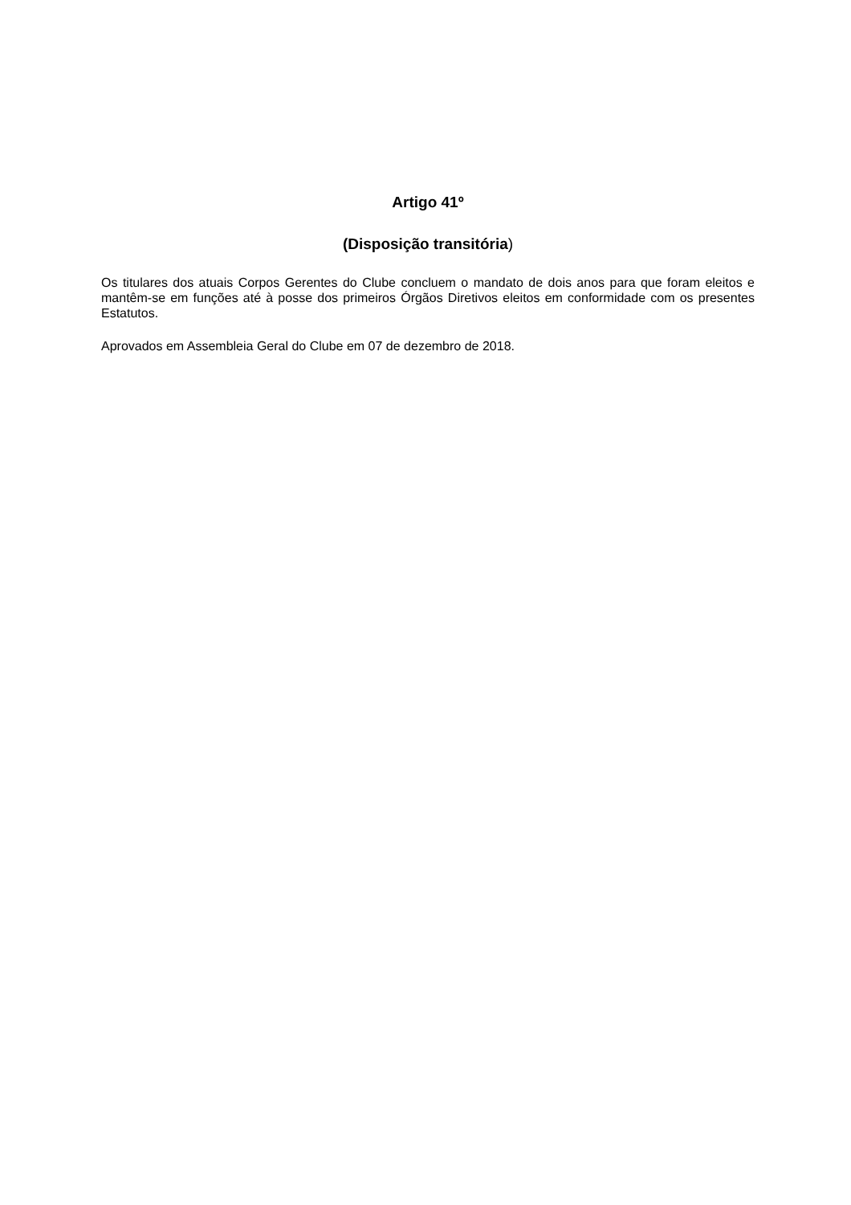Artigo 41º
(Disposição transitória)
Os titulares dos atuais Corpos Gerentes do Clube concluem o mandato de dois anos para que foram eleitos e mantêm-se em funções até à posse dos primeiros Órgãos Diretivos eleitos em conformidade com os presentes Estatutos.
Aprovados em Assembleia Geral do Clube em 07 de dezembro de 2018.